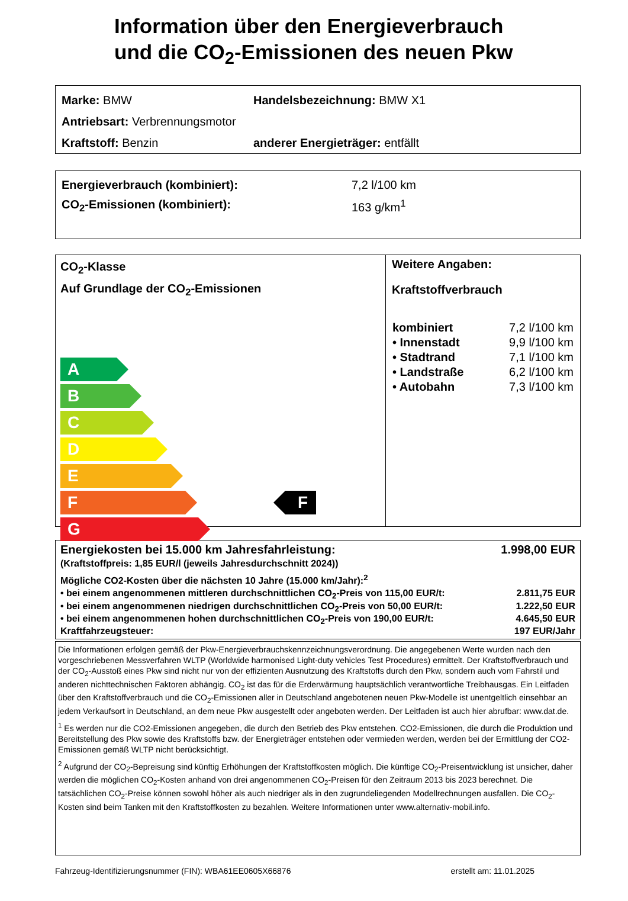Information über den Energieverbrauch
und die CO<sub>2</sub>-Emissionen des neuen Pkw
Marke: BMW Handelsbezeichnung: BMW X1
Antriebsart: Verbrennungsmotor
Kraftstoff: Benzin anderer Energieträger: entfällt
Energieverbrauch (kombiniert): 7,2 l/100 km
CO<sub>2</sub>-Emissionen (kombiniert): 163 g/km<sup>1</sup>
CO<sub>2</sub>-Klasse
Auf Grundlage der CO<sub>2</sub>-Emissionen
A
B
C
D
E
F
G
F
Weitere Angaben:
Kraftstoffverbrauch
| kombiniert | 7,2 l/100 km |
| • Innenstadt | 9,9 l/100 km |
| • Stadtrand | 7,1 l/100 km |
| • Landstraße | 6,2 l/100 km |
| • Autobahn | 7,3 l/100 km |
Energiekosten bei 15.000 km Jahresfahrleistung: 1.998,00 EUR
(Kraftstoffpreis: 1,85 EUR/l (jeweils Jahresdurchschnitt 2024))
Mögliche CO2-Kosten über die nächsten 10 Jahre (15.000 km/Jahr):<sup>2</sup>
• bei einem angenommenen mittleren durchschnittlichen CO<sub>2</sub>-Preis von 115,00 EUR/t: 2.811,75 EUR
• bei einem angenommenen niedrigen durchschnittlichen CO<sub>2</sub>-Preis von 50,00 EUR/t: 1.222,50 EUR
• bei einem angenommenen hohen durchschnittlichen CO<sub>2</sub>-Preis von 190,00 EUR/t: 4.645,50 EUR
Kraftfahrzeugsteuer: 197 EUR/Jahr
Die Informationen erfolgen gemäß der Pkw-Energieverbrauchskennzeichnungsverordnung. Die angegebenen Werte wurden nach den vorgeschriebenen Messverfahren WLTP (Worldwide harmonised Light-duty vehicles Test Procedures) ermittelt. Der Kraftstoffverbrauch und der CO<sub>2</sub>-Ausstoß eines Pkw sind nicht nur von der effizienten Ausnutzung des Kraftstoffs durch den Pkw, sondern auch vom Fahrstil und anderen nichttechnischen Faktoren abhängig. CO<sub>2</sub> ist das für die Erderwärmung hauptsächlich verantwortliche Treibhausgas. Ein Leitfaden über den Kraftstoffverbrauch und die CO<sub>2</sub>-Emissionen aller in Deutschland angebotenen neuen Pkw-Modelle ist unentgeltlich einsehbar an jedem Verkaufsort in Deutschland, an dem neue Pkw ausgestellt oder angeboten werden. Der Leitfaden ist auch hier abrufbar: www.dat.de.
<sup>1</sup> Es werden nur die CO2-Emissionen angegeben, die durch den Betrieb des Pkw entstehen. CO2-Emissionen, die durch die Produktion und Bereitstellung des Pkw sowie des Kraftstoffs bzw. der Energieträger entstehen oder vermieden werden, werden bei der Ermittlung der CO2-Emissionen gemäß WLTP nicht berücksichtigt.
<sup>2</sup> Aufgrund der CO<sub>2</sub>-Bepreisung sind künftig Erhöhungen der Kraftstoffkosten möglich. Die künftige CO<sub>2</sub>-Preisentwicklung ist unsicher, daher werden die möglichen CO<sub>2</sub>-Kosten anhand von drei angenommenen CO<sub>2</sub>-Preisen für den Zeitraum 2013 bis 2023 berechnet. Die tatsächlichen CO<sub>2</sub>-Preise können sowohl höher als auch niedriger als in den zugrundeliegenden Modellrechnungen ausfallen. Die CO<sub>2</sub>-Kosten sind beim Tanken mit den Kraftstoffkosten zu bezahlen. Weitere Informationen unter www.alternativ-mobil.info.
Fahrzeug-Identifizierungsnummer (FIN): WBA61EE0605X66876 erstellt am: 11.01.2025